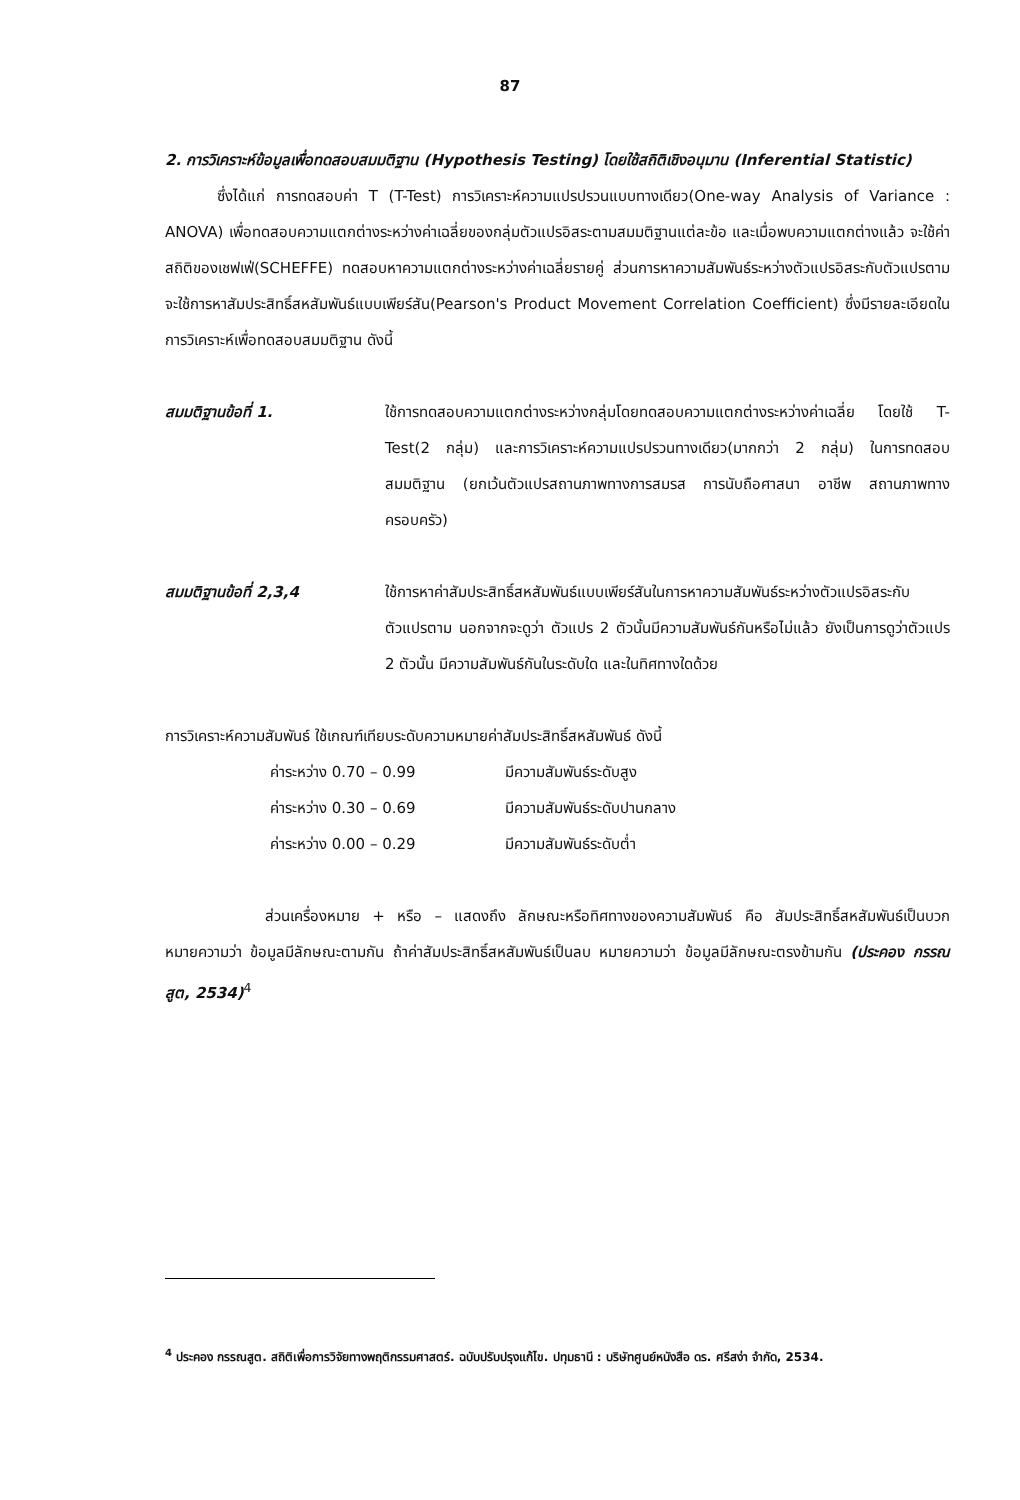87
2. การวิเคราะห์ข้อมูลเพื่อทดสอบสมมติฐาน (Hypothesis Testing) โดยใช้สถิติเชิงอนุมาน (Inferential Statistic)
ซึ่งได้แก่ การทดสอบค่า T (T-Test) การวิเคราะห์ความแปรปรวนแบบทางเดียว(One-way Analysis of Variance : ANOVA) เพื่อทดสอบความแตกต่างระหว่างค่าเฉลี่ยของกลุ่มตัวแปรอิสระตามสมมติฐานแต่ละข้อ และเมื่อพบความแตกต่างแล้ว จะใช้ค่าสถิติของเชฟเฟ่(SCHEFFE) ทดสอบหาความแตกต่างระหว่างค่าเฉลี่ยรายคู่ ส่วนการหาความสัมพันธ์ระหว่างตัวแปรอิสระกับตัวแปรตาม จะใช้การหาสัมประสิทธิ์สหสัมพันธ์แบบเพียร์สัน(Pearson's Product Movement Correlation Coefficient) ซึ่งมีรายละเอียดในการวิเคราะห์เพื่อทดสอบสมมติฐาน ดังนี้
สมมติฐานข้อที่ 1. ใช้การทดสอบความแตกต่างระหว่างกลุ่มโดยทดสอบความแตกต่างระหว่างค่าเฉลี่ย โดยใช้ T-Test(2 กลุ่ม) และการวิเคราะห์ความแปรปรวนทางเดียว(มากกว่า 2 กลุ่ม) ในการทดสอบสมมติฐาน (ยกเว้นตัวแปรสถานภาพทางการสมรส การนับถือศาสนา อาชีพ สถานภาพทางครอบครัว)
สมมติฐานข้อที่ 2,3,4 ใช้การหาค่าสัมประสิทธิ์สหสัมพันธ์แบบเพียร์สันในการหาความสัมพันธ์ระหว่างตัวแปรอิสระกับตัวแปรตาม นอกจากจะดูว่า ตัวแปร 2 ตัวนั้นมีความสัมพันธ์กันหรือไม่แล้ว ยังเป็นการดูว่าตัวแปร 2 ตัวนั้น มีความสัมพันธ์กันในระดับใด และในทิศทางใดด้วย
การวิเคราะห์ความสัมพันธ์ ใช้เกณฑ์เทียบระดับความหมายค่าสัมประสิทธิ์สหสัมพันธ์ ดังนี้
ค่าระหว่าง 0.70 – 0.99 มีความสัมพันธ์ระดับสูง
ค่าระหว่าง 0.30 – 0.69 มีความสัมพันธ์ระดับปานกลาง
ค่าระหว่าง 0.00 – 0.29 มีความสัมพันธ์ระดับต่ำ
ส่วนเครื่องหมาย + หรือ – แสดงถึง ลักษณะหรือทิศทางของความสัมพันธ์ คือ สัมประสิทธิ์สหสัมพันธ์เป็นบวก หมายความว่า ข้อมูลมีลักษณะตามกัน ถ้าค่าสัมประสิทธิ์สหสัมพันธ์เป็นลบ หมายความว่า ข้อมูลมีลักษณะตรงข้ามกัน (ประคอง กรรณสูต, 2534)<sup>4</sup>
<sup>4</sup> ประคอง กรรณสูต. สถิติเพื่อการวิจัยทางพฤติกรรมศาสตร์. ฉบับปรับปรุงแก้ไข. ปทุมธานี : บริษัทศูนย์หนังสือ ดร. ศรีสง่า จำกัด, 2534.